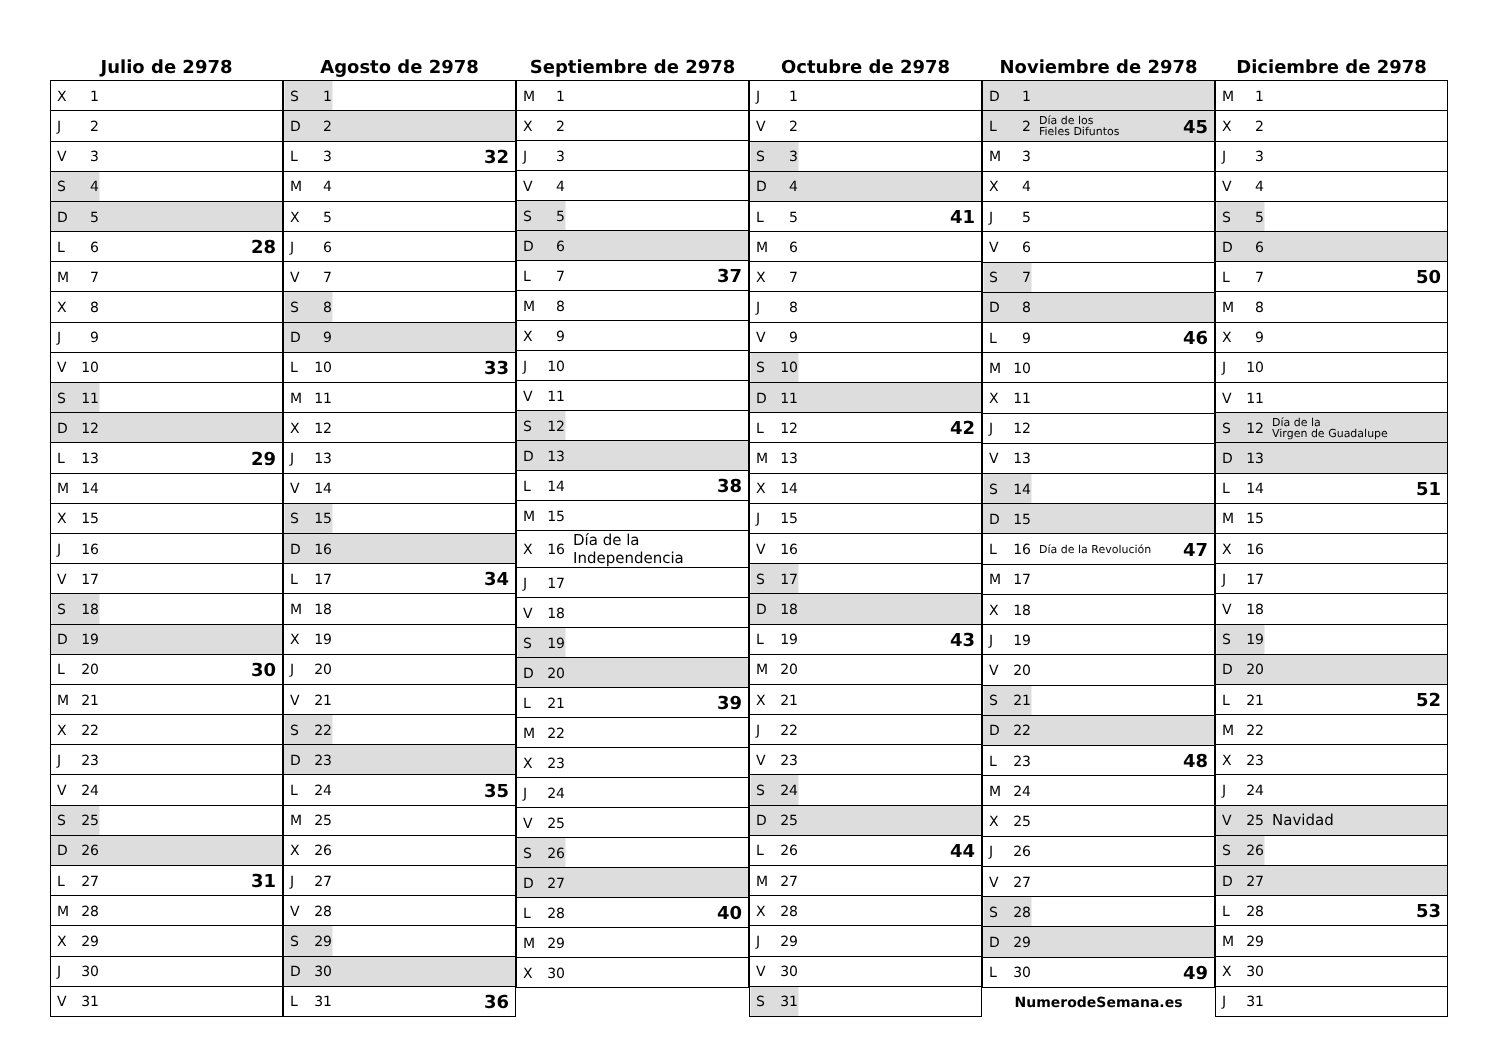| Julio de 2978 |
| --- |
| X 1 |
| J 2 |
| V 3 |
| S 4 |
| D 5 |
| L 6 28 |
| M 7 |
| X 8 |
| J 9 |
| V 10 |
| S 11 |
| D 12 |
| L 13 29 |
| M 14 |
| X 15 |
| J 16 |
| V 17 |
| S 18 |
| D 19 |
| L 20 30 |
| M 21 |
| X 22 |
| J 23 |
| V 24 |
| S 25 |
| D 26 |
| L 27 31 |
| M 28 |
| X 29 |
| J 30 |
| V 31 |
| Agosto de 2978 |
| --- |
| S 1 |
| D 2 |
| L 3 32 |
| M 4 |
| X 5 |
| J 6 |
| V 7 |
| S 8 |
| D 9 |
| L 10 33 |
| M 11 |
| X 12 |
| J 13 |
| V 14 |
| S 15 |
| D 16 |
| L 17 34 |
| M 18 |
| X 19 |
| J 20 |
| V 21 |
| S 22 |
| D 23 |
| L 24 35 |
| M 25 |
| X 26 |
| J 27 |
| V 28 |
| S 29 |
| D 30 |
| L 31 36 |
| Septiembre de 2978 |
| --- |
| M 1 |
| X 2 |
| J 3 |
| V 4 |
| S 5 |
| D 6 |
| L 7 37 |
| M 8 |
| X 9 |
| J 10 |
| V 11 |
| S 12 |
| D 13 |
| L 14 38 |
| M 15 |
| X 16 Día de la Independencia |
| J 17 |
| V 18 |
| S 19 |
| D 20 |
| L 21 39 |
| M 22 |
| X 23 |
| J 24 |
| V 25 |
| S 26 |
| D 27 |
| L 28 40 |
| M 29 |
| X 30 |
| Octubre de 2978 |
| --- |
| J 1 |
| V 2 |
| S 3 |
| D 4 |
| L 5 41 |
| M 6 |
| X 7 |
| J 8 |
| V 9 |
| S 10 |
| D 11 |
| L 12 42 |
| M 13 |
| X 14 |
| J 15 |
| V 16 |
| S 17 |
| D 18 |
| L 19 43 |
| M 20 |
| X 21 |
| J 22 |
| V 23 |
| S 24 |
| D 25 |
| L 26 44 |
| M 27 |
| X 28 |
| J 29 |
| V 30 |
| S 31 |
| Noviembre de 2978 |
| --- |
| D 1 |
| L 2 Día de los Fieles Difuntos 45 |
| M 3 |
| X 4 |
| J 5 |
| V 6 |
| S 7 |
| D 8 |
| L 9 46 |
| M 10 |
| X 11 |
| J 12 |
| V 13 |
| S 14 |
| D 15 |
| L 16 Día de la Revolución 47 |
| M 17 |
| X 18 |
| J 19 |
| V 20 |
| S 21 |
| D 22 |
| L 23 48 |
| M 24 |
| X 25 |
| J 26 |
| V 27 |
| S 28 |
| D 29 |
| L 30 49 |
| NumerodeSemana.es |
| Diciembre de 2978 |
| --- |
| M 1 |
| X 2 |
| J 3 |
| V 4 |
| S 5 |
| D 6 |
| L 7 50 |
| M 8 |
| X 9 |
| J 10 |
| V 11 |
| S 12 Día de la Virgen de Guadalupe |
| D 13 |
| L 14 51 |
| M 15 |
| X 16 |
| J 17 |
| V 18 |
| S 19 |
| D 20 |
| L 21 52 |
| M 22 |
| X 23 |
| J 24 |
| V 25 Navidad |
| S 26 |
| D 27 |
| L 28 53 |
| M 29 |
| X 30 |
| J 31 |